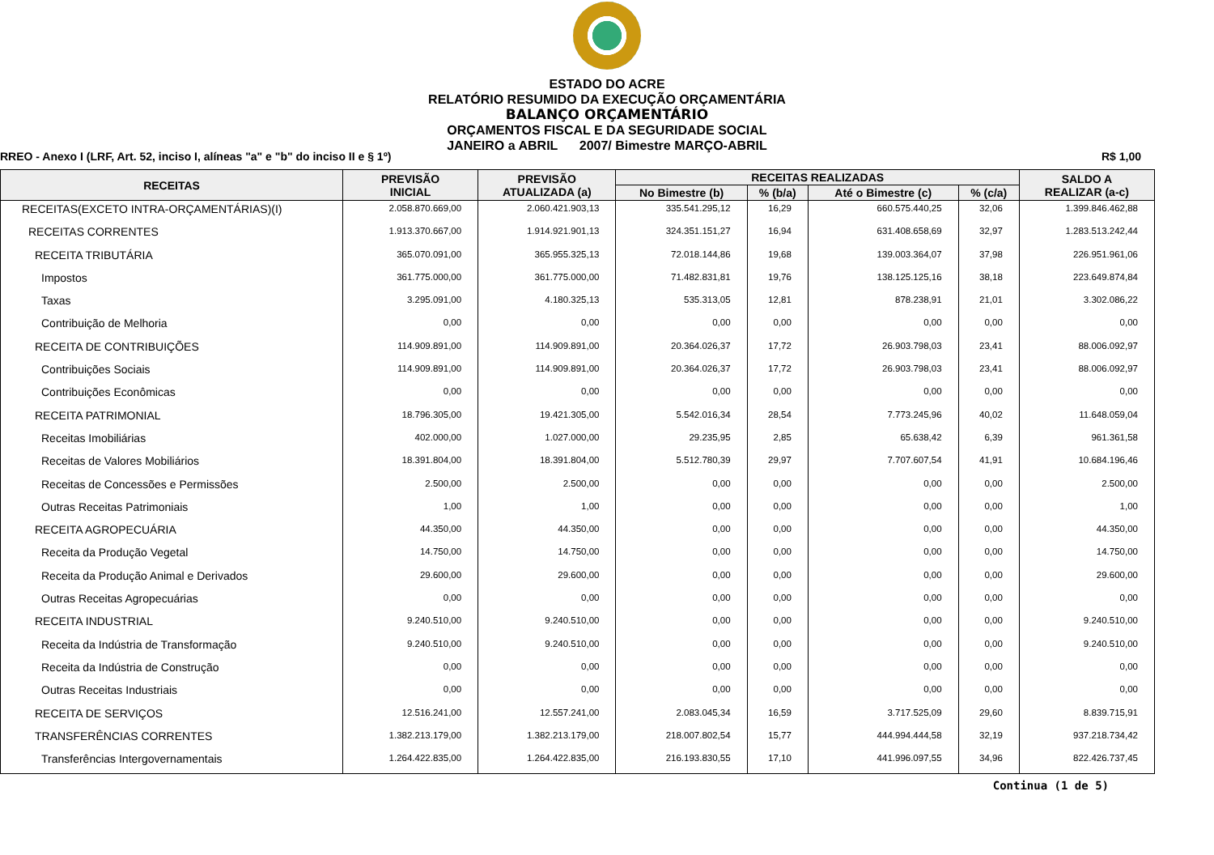ESTADO DO ACRE
RELATÓRIO RESUMIDO DA EXECUÇÃO ORÇAMENTÁRIA
BALANÇO ORÇAMENTÁRIO
ORÇAMENTOS FISCAL E DA SEGURIDADE SOCIAL
JANEIRO a ABRIL 2007/ Bimestre MARÇO-ABRIL
RREO - Anexo I (LRF, Art. 52, inciso I, alíneas "a" e "b" do inciso II e § 1º) R$ 1,00
| RECEITAS | PREVISÃO INICIAL | PREVISÃO ATUALIZADA (a) | RECEITAS REALIZADAS | | | | SALDO A REALIZAR (a-c) |
| --- | --- | --- | --- | --- | --- | --- | --- |
| | | | No Bimestre (b) | % (b/a) | Até o Bimestre (c) | % (c/a) | |
| RECEITAS(EXCETO INTRA-ORÇAMENTÁRIAS)(I) | 2.058.870.669,00 | 2.060.421.903,13 | 335.541.295,12 | 16,29 | 660.575.440,25 | 32,06 | 1.399.846.462,88 |
| RECEITAS CORRENTES | 1.913.370.667,00 | 1.914.921.901,13 | 324.351.151,27 | 16,94 | 631.408.658,69 | 32,97 | 1.283.513.242,44 |
| RECEITA TRIBUTÁRIA | 365.070.091,00 | 365.955.325,13 | 72.018.144,86 | 19,68 | 139.003.364,07 | 37,98 | 226.951.961,06 |
| Impostos | 361.775.000,00 | 361.775.000,00 | 71.482.831,81 | 19,76 | 138.125.125,16 | 38,18 | 223.649.874,84 |
| Taxas | 3.295.091,00 | 4.180.325,13 | 535.313,05 | 12,81 | 878.238,91 | 21,01 | 3.302.086,22 |
| Contribuição de Melhoria | 0,00 | 0,00 | 0,00 | 0,00 | 0,00 | 0,00 | 0,00 |
| RECEITA DE CONTRIBUIÇÕES | 114.909.891,00 | 114.909.891,00 | 20.364.026,37 | 17,72 | 26.903.798,03 | 23,41 | 88.006.092,97 |
| Contribuições Sociais | 114.909.891,00 | 114.909.891,00 | 20.364.026,37 | 17,72 | 26.903.798,03 | 23,41 | 88.006.092,97 |
| Contribuições Econômicas | 0,00 | 0,00 | 0,00 | 0,00 | 0,00 | 0,00 | 0,00 |
| RECEITA PATRIMONIAL | 18.796.305,00 | 19.421.305,00 | 5.542.016,34 | 28,54 | 7.773.245,96 | 40,02 | 11.648.059,04 |
| Receitas Imobiliárias | 402.000,00 | 1.027.000,00 | 29.235,95 | 2,85 | 65.638,42 | 6,39 | 961.361,58 |
| Receitas de Valores Mobiliários | 18.391.804,00 | 18.391.804,00 | 5.512.780,39 | 29,97 | 7.707.607,54 | 41,91 | 10.684.196,46 |
| Receitas de Concessões e Permissões | 2.500,00 | 2.500,00 | 0,00 | 0,00 | 0,00 | 0,00 | 2.500,00 |
| Outras Receitas Patrimoniais | 1,00 | 1,00 | 0,00 | 0,00 | 0,00 | 0,00 | 1,00 |
| RECEITA AGROPECUÁRIA | 44.350,00 | 44.350,00 | 0,00 | 0,00 | 0,00 | 0,00 | 44.350,00 |
| Receita da Produção Vegetal | 14.750,00 | 14.750,00 | 0,00 | 0,00 | 0,00 | 0,00 | 14.750,00 |
| Receita da Produção Animal e Derivados | 29.600,00 | 29.600,00 | 0,00 | 0,00 | 0,00 | 0,00 | 29.600,00 |
| Outras Receitas Agropecuárias | 0,00 | 0,00 | 0,00 | 0,00 | 0,00 | 0,00 | 0,00 |
| RECEITA INDUSTRIAL | 9.240.510,00 | 9.240.510,00 | 0,00 | 0,00 | 0,00 | 0,00 | 9.240.510,00 |
| Receita da Indústria de Transformação | 9.240.510,00 | 9.240.510,00 | 0,00 | 0,00 | 0,00 | 0,00 | 9.240.510,00 |
| Receita da Indústria de Construção | 0,00 | 0,00 | 0,00 | 0,00 | 0,00 | 0,00 | 0,00 |
| Outras Receitas Industriais | 0,00 | 0,00 | 0,00 | 0,00 | 0,00 | 0,00 | 0,00 |
| RECEITA DE SERVIÇOS | 12.516.241,00 | 12.557.241,00 | 2.083.045,34 | 16,59 | 3.717.525,09 | 29,60 | 8.839.715,91 |
| TRANSFERÊNCIAS CORRENTES | 1.382.213.179,00 | 1.382.213.179,00 | 218.007.802,54 | 15,77 | 444.994.444,58 | 32,19 | 937.218.734,42 |
| Transferências Intergovernamentais | 1.264.422.835,00 | 1.264.422.835,00 | 216.193.830,55 | 17,10 | 441.996.097,55 | 34,96 | 822.426.737,45 |
Continua (1 de 5)